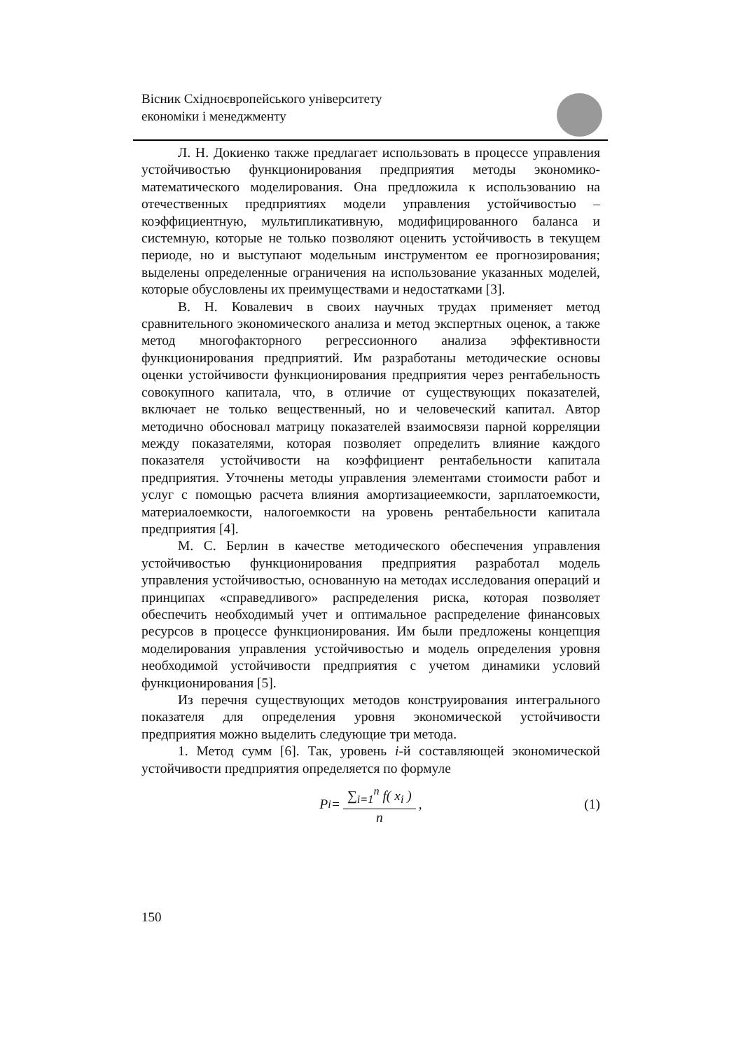Вісник Східноєвропейського університету
економіки і менеджменту
Л. Н. Докиенко также предлагает использовать в процессе управления устойчивостью функционирования предприятия методы экономико-математического моделирования. Она предложила к использованию на отечественных предприятиях модели управления устойчивостью – коэффициентную, мультипликативную, модифицированного баланса и системную, которые не только позволяют оценить устойчивость в текущем периоде, но и выступают модельным инструментом ее прогнозирования; выделены определенные ограничения на использование указанных моделей, которые обусловлены их преимуществами и недостатками [3].
В. Н. Ковалевич в своих научных трудах применяет метод сравнительного экономического анализа и метод экспертных оценок, а также метод многофакторного регрессионного анализа эффективности функционирования предприятий. Им разработаны методические основы оценки устойчивости функционирования предприятия через рентабельность совокупного капитала, что, в отличие от существующих показателей, включает не только вещественный, но и человеческий капитал. Автор методично обосновал матрицу показателей взаимосвязи парной корреляции между показателями, которая позволяет определить влияние каждого показателя устойчивости на коэффициент рентабельности капитала предприятия. Уточнены методы управления элементами стоимости работ и услуг с помощью расчета влияния амортизациеемкости, зарплатоемкости, материалоемкости, налогоемкости на уровень рентабельности капитала предприятия [4].
М. С. Берлин в качестве методического обеспечения управления устойчивостью функционирования предприятия разработал модель управления устойчивостью, основанную на методах исследования операций и принципах «справедливого» распределения риска, которая позволяет обеспечить необходимый учет и оптимальное распределение финансовых ресурсов в процессе функционирования. Им были предложены концепция моделирования управления устойчивостью и модель определения уровня необходимой устойчивости предприятия с учетом динамики условий функционирования [5].
Из перечня существующих методов конструирования интегрального показателя для определения уровня экономической устойчивости предприятия можно выделить следующие три метода.
1. Метод сумм [6]. Так, уровень i-й составляющей экономической устойчивости предприятия определяется по формуле
P<sub>i</sub> = ∑<sub>i=1</sub><sup>n</sup> f( x<sub>i</sub> ) n, (1)
150